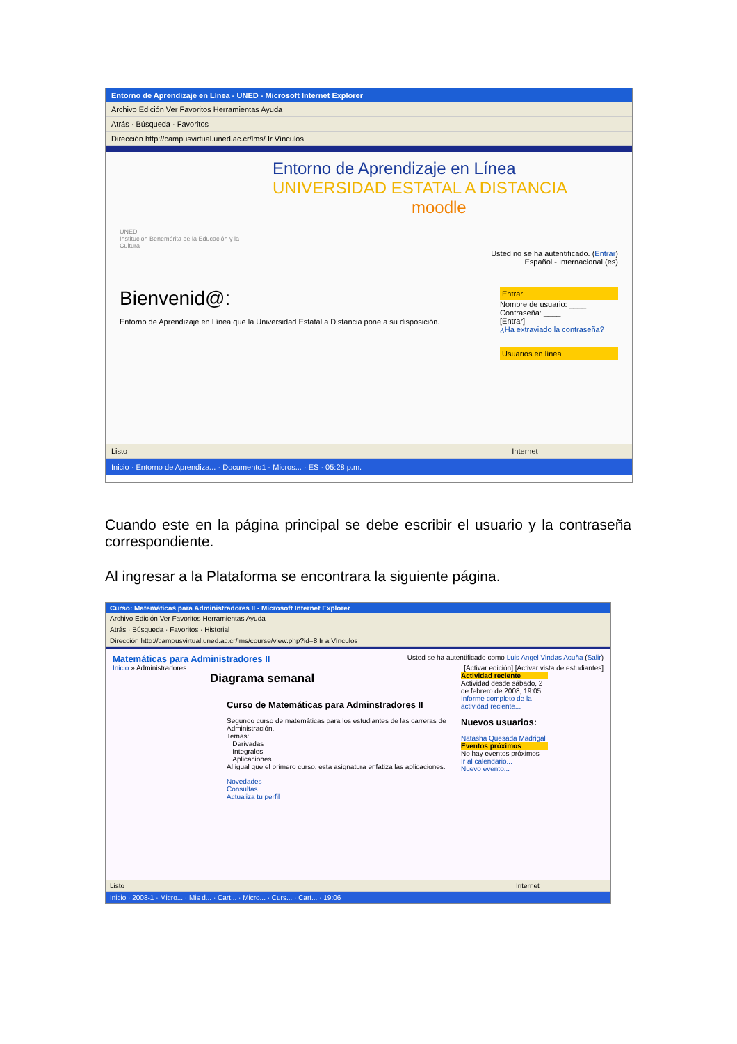Entorno de Aprendizaje en Línea - UNED - Microsoft Internet Explorer
Archivo Edición Ver Favoritos Herramientas Ayuda
Atrás · Búsqueda · Favoritos
Dirección http://campusvirtual.uned.ac.cr/lms/ Ir Vínculos
UNED
Institución Benemérita de la Educación y la Cultura
Entorno de Aprendizaje en Línea
UNIVERSIDAD ESTATAL A DISTANCIA
moodle
Usted no se ha autentificado. (Entrar)
Español - Internacional (es)
Entrar
Nombre de usuario: ____
Contraseña: ____
[Entrar]
¿Ha extraviado la contraseña?
Usuarios en línea
Bienvenid@:
Entorno de Aprendizaje en Línea que la Universidad Estatal a Distancia pone a su disposición.
Listo Internet
Inicio · Entorno de Aprendiza... · Documento1 - Micros... · ES · 05:28 p.m.
Cuando este en la página principal se debe escribir el usuario y la contraseña correspondiente.
Al ingresar a la Plataforma se encontrara la siguiente página.
Curso: Matemáticas para Administradores II - Microsoft Internet Explorer
Archivo Edición Ver Favoritos Herramientas Ayuda
Atrás · Búsqueda · Favoritos · Historial
Dirección http://campusvirtual.uned.ac.cr/lms/course/view.php?id=8 Ir a Vínculos
Matemáticas para Administradores II Usted se ha autentificado como Luis Angel Vindas Acuña (Salir)
Inicio » Administradores [Activar edición] [Activar vista de estudiantes]
Actividad reciente
Actividad desde sábado, 2 de febrero de 2008, 19:05
Informe completo de la actividad reciente...
Nuevos usuarios:
Natasha Quesada Madrigal
Eventos próximos
No hay eventos próximos
Ir al calendario...
Nuevo evento...
Diagrama semanal
Curso de Matemáticas para Adminstradores II
Segundo curso de matemáticas para los estudiantes de las carreras de Administración.
Temas:
Derivadas
Integrales
Aplicaciones.
Al igual que el primero curso, esta asignatura enfatiza las aplicaciones.
Novedades
Consultas
Actualiza tu perfil
Listo Internet
Inicio · 2008-1 · Micro... · Mis d... · Cart... · Micro... · Curs... · Cart... · 19:06